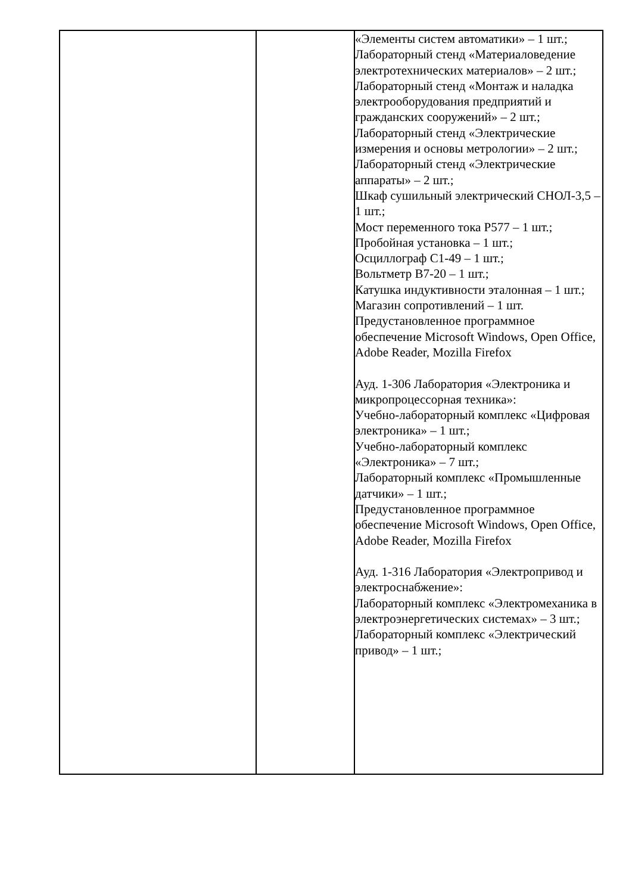| | | «Элементы систем автоматики» – 1 шт.; Лабораторный стенд «Материаловедение электротехнических материалов» – 2 шт.; Лабораторный стенд «Монтаж и наладка электрооборудования предприятий и гражданских сооружений» – 2 шт.; Лабораторный стенд «Электрические измерения и основы метрологии» – 2 шт.; Лабораторный стенд «Электрические аппараты» – 2 шт.; Шкаф сушильный электрический СНОЛ-3,5 – 1 шт.; Мост переменного тока Р577 – 1 шт.; Пробойная установка – 1 шт.; Осциллограф С1-49 – 1 шт.; Вольтметр В7-20 – 1 шт.; Катушка индуктивности эталонная – 1 шт.; Магазин сопротивлений – 1 шт. Предустановленное программное обеспечение Microsoft Windows, Open Office, Adobe Reader, Mozilla Firefox Ауд. 1-306 Лаборатория «Электроника и микропроцессорная техника»: Учебно-лабораторный комплекс «Цифровая электроника» – 1 шт.; Учебно-лабораторный комплекс «Электроника» – 7 шт.; Лабораторный комплекс «Промышленные датчики» – 1 шт.; Предустановленное программное обеспечение Microsoft Windows, Open Office, Adobe Reader, Mozilla Firefox Ауд. 1-316 Лаборатория «Электропривод и электроснабжение»: Лабораторный комплекс «Электромеханика в электроэнергетических системах» – 3 шт.; Лабораторный комплекс «Электрический привод» – 1 шт.; |